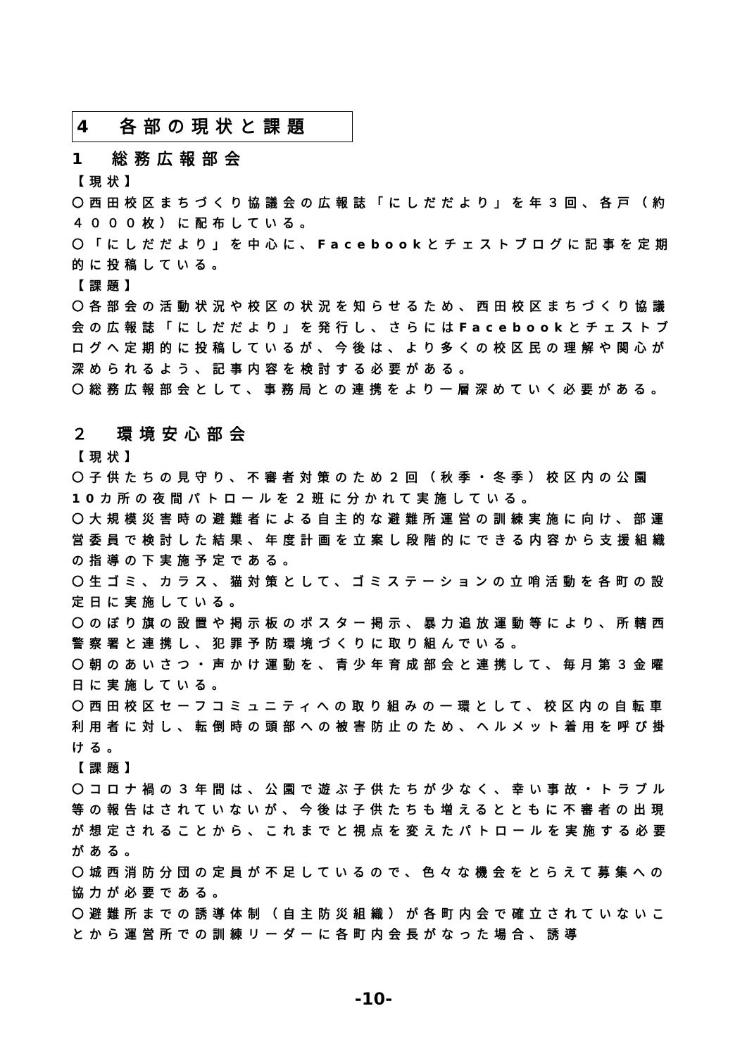4　各部の現状と課題
1　総務広報部会
【現状】
〇西田校区まちづくり協議会の広報誌「にしだだより」を年３回、各戸（約４０００枚）に配布している。
〇「にしだだより」を中心に、Facebookとチェストブログに記事を定期的に投稿している。
【課題】
〇各部会の活動状況や校区の状況を知らせるため、西田校区まちづくり協議会の広報誌「にしだだより」を発行し、さらにはFacebookとチェストブログへ定期的に投稿しているが、今後は、より多くの校区民の理解や関心が深められるよう、記事内容を検討する必要がある。
〇総務広報部会として、事務局との連携をより一層深めていく必要がある。
２　環境安心部会
【現状】
〇子供たちの見守り、不審者対策のため２回（秋季・冬季）校区内の公園10カ所の夜間パトロールを２班に分かれて実施している。
〇大規模災害時の避難者による自主的な避難所運営の訓練実施に向け、部運営委員で検討した結果、年度計画を立案し段階的にできる内容から支援組織の指導の下実施予定である。
〇生ゴミ、カラス、猫対策として、ゴミステーションの立哨活動を各町の設定日に実施している。
〇のぼり旗の設置や掲示板のポスター掲示、暴力追放運動等により、所轄西警察署と連携し、犯罪予防環境づくりに取り組んでいる。
〇朝のあいさつ・声かけ運動を、青少年育成部会と連携して、毎月第３金曜日に実施している。
〇西田校区セーフコミュニティへの取り組みの一環として、校区内の自転車利用者に対し、転倒時の頭部への被害防止のため、ヘルメット着用を呼び掛ける。
【課題】
〇コロナ禍の３年間は、公園で遊ぶ子供たちが少なく、幸い事故・トラブル等の報告はされていないが、今後は子供たちも増えるとともに不審者の出現が想定されることから、これまでと視点を変えたパトロールを実施する必要がある。
〇城西消防分団の定員が不足しているので、色々な機会をとらえて募集への協力が必要である。
〇避難所までの誘導体制（自主防災組織）が各町内会で確立されていないことから運営所での訓練リーダーに各町内会長がなった場合、誘導
-10-